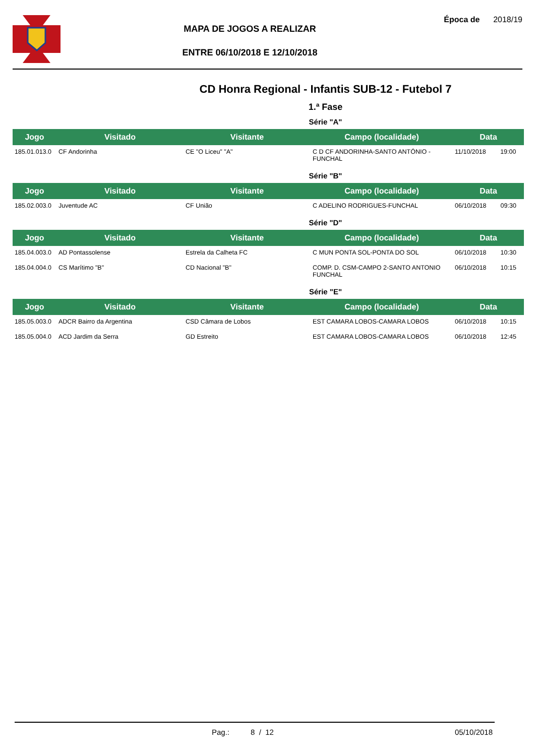MAPA DE JOGOS A REALIZAR
ENTRE 06/10/2018 E 12/10/2018
Época de 2018/19
CD Honra Regional - Infantis SUB-12 - Futebol 7
1.ª Fase
Série "A"
| Jogo | Visitado | Visitante | Campo (localidade) | Data | |
| --- | --- | --- | --- | --- | --- |
| 185.01.013.0 | CF Andorinha | CE "O Liceu" "A" | C D CF ANDORINHA-SANTO ANTÓNIO - FUNCHAL | 11/10/2018 | 19:00 |
Série "B"
| Jogo | Visitado | Visitante | Campo (localidade) | Data | |
| --- | --- | --- | --- | --- | --- |
| 185.02.003.0 | Juventude AC | CF União | C ADELINO RODRIGUES-FUNCHAL | 06/10/2018 | 09:30 |
Série "D"
| Jogo | Visitado | Visitante | Campo (localidade) | Data | |
| --- | --- | --- | --- | --- | --- |
| 185.04.003.0 | AD Pontassolense | Estrela da Calheta FC | C MUN PONTA SOL-PONTA DO SOL | 06/10/2018 | 10:30 |
| 185.04.004.0 | CS Marítimo "B" | CD Nacional "B" | COMP. D. CSM-CAMPO 2-SANTO ANTONIO FUNCHAL | 06/10/2018 | 10:15 |
Série "E"
| Jogo | Visitado | Visitante | Campo (localidade) | Data | |
| --- | --- | --- | --- | --- | --- |
| 185.05.003.0 | ADCR Bairro da Argentina | CSD Câmara de Lobos | EST CAMARA LOBOS-CAMARA LOBOS | 06/10/2018 | 10:15 |
| 185.05.004.0 | ACD Jardim da Serra | GD Estreito | EST CAMARA LOBOS-CAMARA LOBOS | 06/10/2018 | 12:45 |
Pag.: 8 / 12 05/10/2018